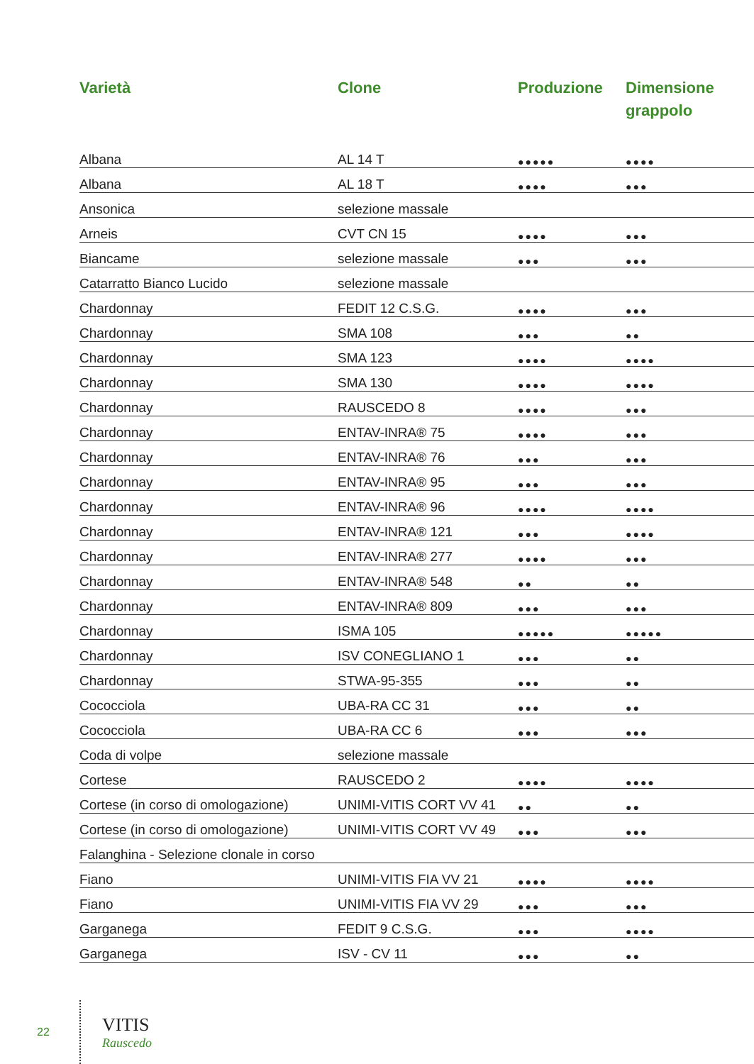| Varietà | Clone | Produzione | Dimensione grappolo |
| --- | --- | --- | --- |
| Albana | AL 14 T | ●●●●● | ●●●● |
| Albana | AL 18 T | ●●●● | ●●● |
| Ansonica | selezione massale | | |
| Arneis | CVT CN 15 | ●●●● | ●●● |
| Biancame | selezione massale | ●●● | ●●● |
| Catarratto Bianco Lucido | selezione massale | | |
| Chardonnay | FEDIT 12 C.S.G. | ●●●● | ●●● |
| Chardonnay | SMA 108 | ●●● | ●● |
| Chardonnay | SMA 123 | ●●●● | ●●●● |
| Chardonnay | SMA 130 | ●●●● | ●●●● |
| Chardonnay | RAUSCEDO 8 | ●●●● | ●●● |
| Chardonnay | ENTAV-INRA® 75 | ●●●● | ●●● |
| Chardonnay | ENTAV-INRA® 76 | ●●● | ●●● |
| Chardonnay | ENTAV-INRA® 95 | ●●● | ●●● |
| Chardonnay | ENTAV-INRA® 96 | ●●●● | ●●●● |
| Chardonnay | ENTAV-INRA® 121 | ●●● | ●●●● |
| Chardonnay | ENTAV-INRA® 277 | ●●●● | ●●● |
| Chardonnay | ENTAV-INRA® 548 | ●● | ●● |
| Chardonnay | ENTAV-INRA® 809 | ●●● | ●●● |
| Chardonnay | ISMA 105 | ●●●●● | ●●●●● |
| Chardonnay | ISV CONEGLIANO 1 | ●●● | ●● |
| Chardonnay | STWA-95-355 | ●●● | ●● |
| Cococciola | UBA-RA CC 31 | ●●● | ●● |
| Cococciola | UBA-RA CC 6 | ●●● | ●●● |
| Coda di volpe | selezione massale | | |
| Cortese | RAUSCEDO 2 | ●●●● | ●●●● |
| Cortese (in corso di omologazione) | UNIMI-VITIS CORT VV 41 | ●● | ●● |
| Cortese (in corso di omologazione) | UNIMI-VITIS CORT VV 49 | ●●● | ●●● |
| Falanghina - Selezione clonale in corso | | | |
| Fiano | UNIMI-VITIS FIA VV 21 | ●●●● | ●●●● |
| Fiano | UNIMI-VITIS FIA VV 29 | ●●● | ●●● |
| Garganega | FEDIT 9 C.S.G. | ●●● | ●●●● |
| Garganega | ISV - CV 11 | ●●● | ●● |
22 VITIS
Rauscedo